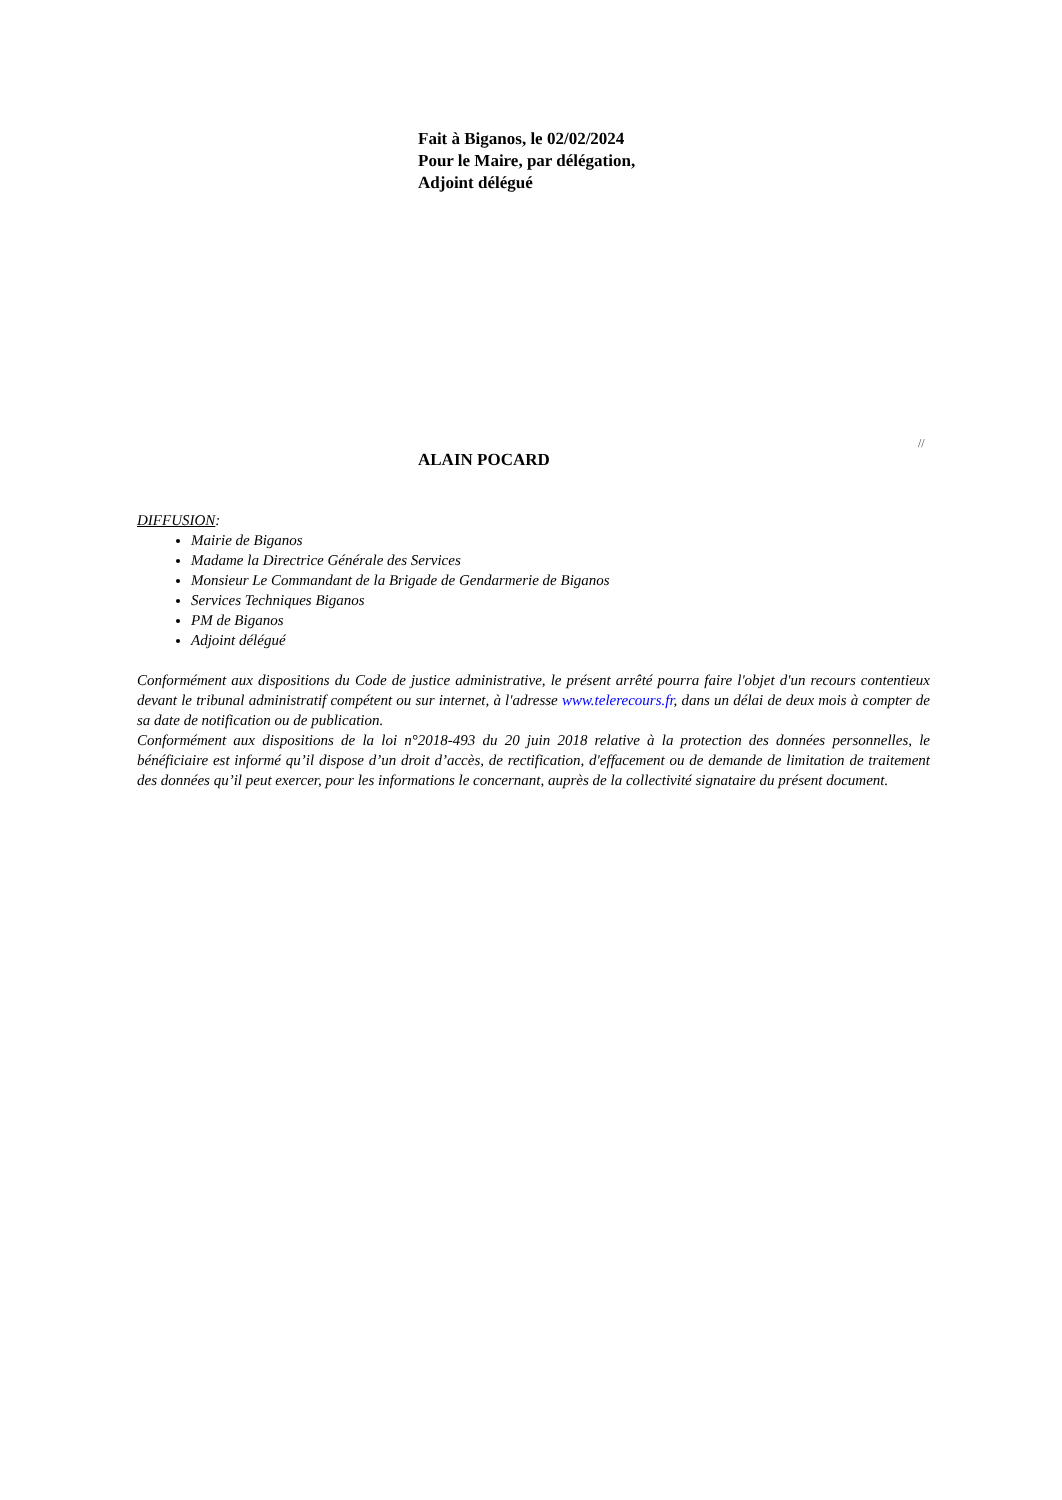Fait à Biganos, le 02/02/2024
Pour le Maire, par délégation,
Adjoint délégué
//
ALAIN POCARD
DIFFUSION:
Mairie de Biganos
Madame la Directrice Générale des Services
Monsieur Le Commandant de la Brigade de Gendarmerie de Biganos
Services Techniques Biganos
PM de Biganos
Adjoint délégué
Conformément aux dispositions du Code de justice administrative, le présent arrêté pourra faire l'objet d'un recours contentieux devant le tribunal administratif compétent ou sur internet, à l'adresse www.telerecours.fr, dans un délai de deux mois à compter de sa date de notification ou de publication.
Conformément aux dispositions de la loi n°2018-493 du 20 juin 2018 relative à la protection des données personnelles, le bénéficiaire est informé qu’il dispose d’un droit d’accès, de rectification, d'effacement ou de demande de limitation de traitement des données qu’il peut exercer, pour les informations le concernant, auprès de la collectivité signataire du présent document.